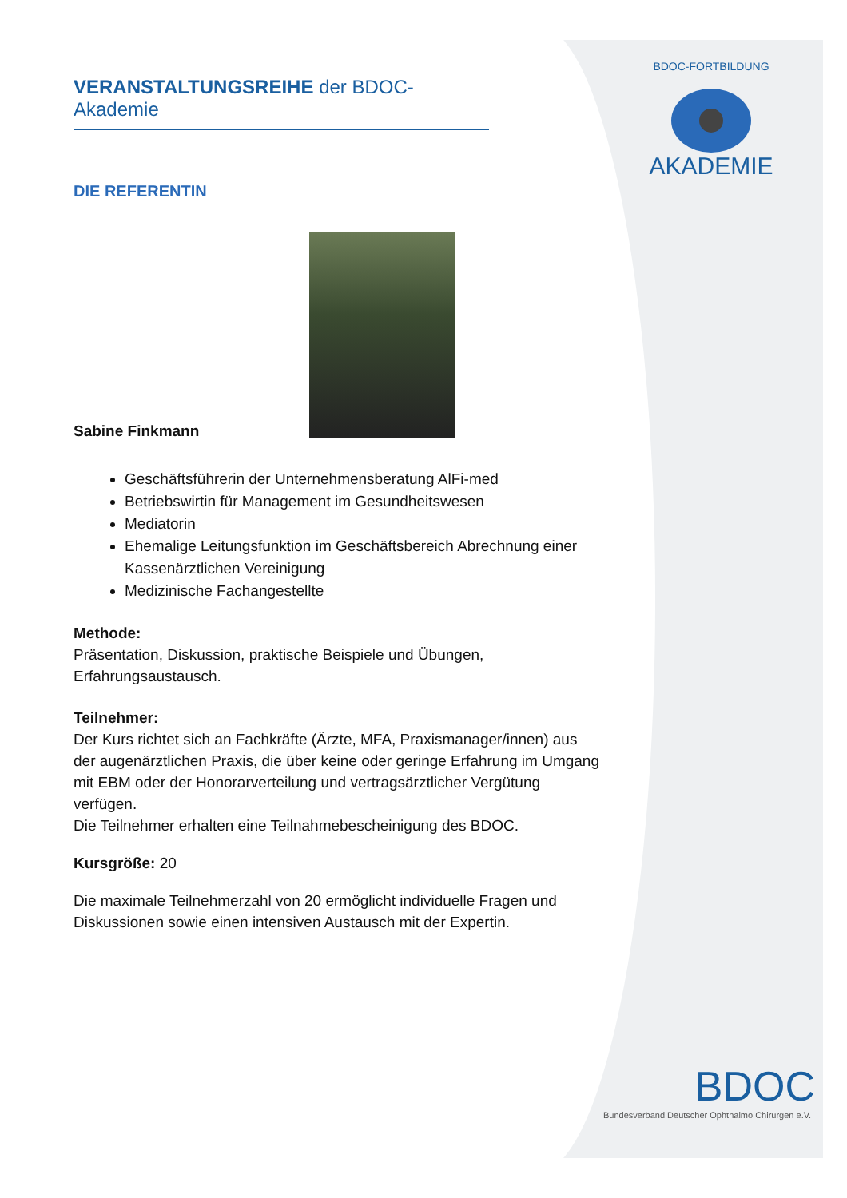BDOC-FORTBILDUNG
AKADEMIE
BDOC
Bundesverband Deutscher Ophthalmo Chirurgen e.V.
VERANSTALTUNGSREIHE der BDOC-Akademie
DIE REFERENTIN
Sabine Finkmann
Geschäftsführerin der Unternehmensberatung AlFi-med
Betriebswirtin für Management im Gesundheitswesen
Mediatorin
Ehemalige Leitungsfunktion im Geschäftsbereich Abrechnung einer Kassenärztlichen Vereinigung
Medizinische Fachangestellte
Methode:
Präsentation, Diskussion, praktische Beispiele und Übungen, Erfahrungsaustausch.
Teilnehmer:
Der Kurs richtet sich an Fachkräfte (Ärzte, MFA, Praxismanager/innen) aus der augenärztlichen Praxis, die über keine oder geringe Erfahrung im Umgang mit EBM oder der Honorarverteilung und vertragsärztlicher Vergütung verfügen.
Die Teilnehmer erhalten eine Teilnahmebescheinigung des BDOC.
Kursgröße: 20
Die maximale Teilnehmerzahl von 20 ermöglicht individuelle Fragen und Diskussionen sowie einen intensiven Austausch mit der Expertin.